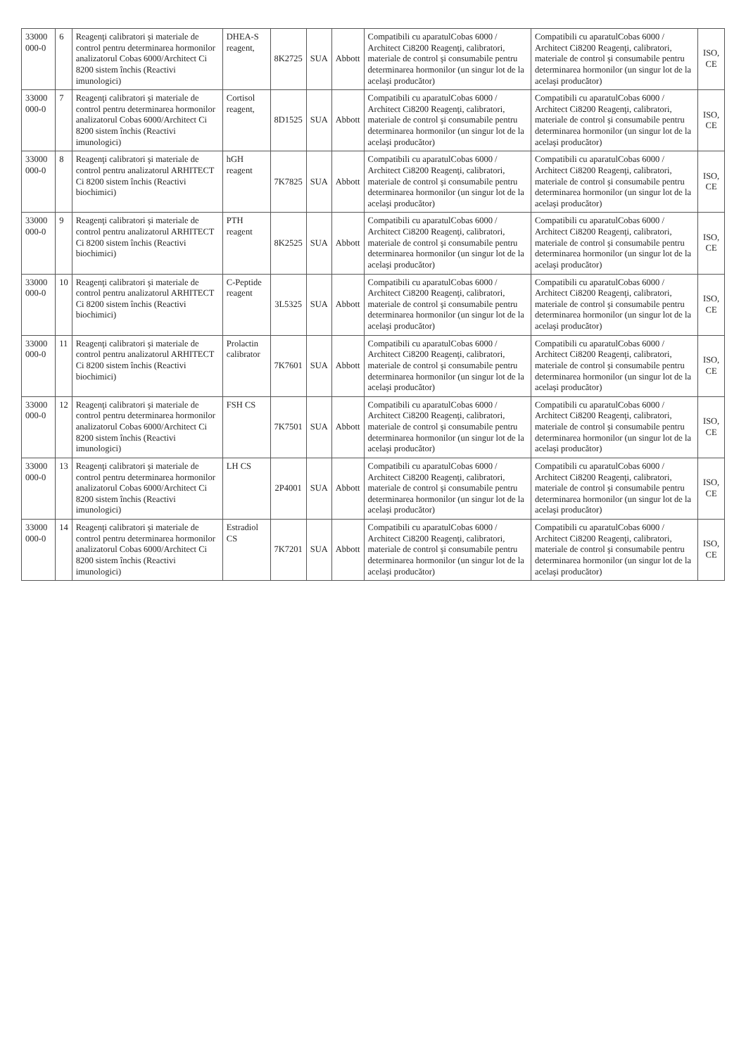| 33000 000-0 | 6 | Reagenţi calibratori şi materiale de control pentru determinarea hormonilor analizatorul Cobas 6000/Architect Ci 8200 sistem închis (Reactivi imunologici) | DHEA-S reagent, | 8K2725 | SUA | Abbott | Compatibili cu aparatulCobas 6000 / Architect Ci8200 Reagenţi, calibratori, materiale de control şi consumabile pentru determinarea hormonilor (un singur lot de la acelaşi producător) | Compatibili cu aparatulCobas 6000 / Architect Ci8200 Reagenţi, calibratori, materiale de control şi consumabile pentru determinarea hormonilor (un singur lot de la acelaşi producător) | ISO, CE |
| 33000 000-0 | 7 | Reagenţi calibratori şi materiale de control pentru determinarea hormonilor analizatorul Cobas 6000/Architect Ci 8200 sistem închis (Reactivi imunologici) | Cortisol reagent, | 8D1525 | SUA | Abbott | Compatibili cu aparatulCobas 6000 / Architect Ci8200 Reagenţi, calibratori, materiale de control şi consumabile pentru determinarea hormonilor (un singur lot de la acelaşi producător) | Compatibili cu aparatulCobas 6000 / Architect Ci8200 Reagenţi, calibratori, materiale de control şi consumabile pentru determinarea hormonilor (un singur lot de la acelaşi producător) | ISO, CE |
| 33000 000-0 | 8 | Reagenţi calibratori şi materiale de control pentru analizatorul ARHITECT Ci 8200 sistem închis (Reactivi biochimici) | hGH reagent | 7K7825 | SUA | Abbott | Compatibili cu aparatulCobas 6000 / Architect Ci8200 Reagenţi, calibratori, materiale de control şi consumabile pentru determinarea hormonilor (un singur lot de la acelaşi producător) | Compatibili cu aparatulCobas 6000 / Architect Ci8200 Reagenţi, calibratori, materiale de control şi consumabile pentru determinarea hormonilor (un singur lot de la acelaşi producător) | ISO, CE |
| 33000 000-0 | 9 | Reagenţi calibratori şi materiale de control pentru analizatorul ARHITECT Ci 8200 sistem închis (Reactivi biochimici) | PTH reagent | 8K2525 | SUA | Abbott | Compatibili cu aparatulCobas 6000 / Architect Ci8200 Reagenţi, calibratori, materiale de control şi consumabile pentru determinarea hormonilor (un singur lot de la acelaşi producător) | Compatibili cu aparatulCobas 6000 / Architect Ci8200 Reagenţi, calibratori, materiale de control şi consumabile pentru determinarea hormonilor (un singur lot de la acelaşi producător) | ISO, CE |
| 33000 000-0 | 10 | Reagenţi calibratori şi materiale de control pentru analizatorul ARHITECT Ci 8200 sistem închis (Reactivi biochimici) | C-Peptide reagent | 3L5325 | SUA | Abbott | Compatibili cu aparatulCobas 6000 / Architect Ci8200 Reagenţi, calibratori, materiale de control şi consumabile pentru determinarea hormonilor (un singur lot de la acelaşi producător) | Compatibili cu aparatulCobas 6000 / Architect Ci8200 Reagenţi, calibratori, materiale de control şi consumabile pentru determinarea hormonilor (un singur lot de la acelaşi producător) | ISO, CE |
| 33000 000-0 | 11 | Reagenţi calibratori şi materiale de control pentru analizatorul ARHITECT Ci 8200 sistem închis (Reactivi biochimici) | Prolactin calibrator | 7K7601 | SUA | Abbott | Compatibili cu aparatulCobas 6000 / Architect Ci8200 Reagenţi, calibratori, materiale de control şi consumabile pentru determinarea hormonilor (un singur lot de la acelaşi producător) | Compatibili cu aparatulCobas 6000 / Architect Ci8200 Reagenţi, calibratori, materiale de control şi consumabile pentru determinarea hormonilor (un singur lot de la acelaşi producător) | ISO, CE |
| 33000 000-0 | 12 | Reagenţi calibratori şi materiale de control pentru determinarea hormonilor analizatorul Cobas 6000/Architect Ci 8200 sistem închis (Reactivi imunologici) | FSH CS | 7K7501 | SUA | Abbott | Compatibili cu aparatulCobas 6000 / Architect Ci8200 Reagenţi, calibratori, materiale de control şi consumabile pentru determinarea hormonilor (un singur lot de la acelaşi producător) | Compatibili cu aparatulCobas 6000 / Architect Ci8200 Reagenţi, calibratori, materiale de control şi consumabile pentru determinarea hormonilor (un singur lot de la acelaşi producător) | ISO, CE |
| 33000 000-0 | 13 | Reagenţi calibratori şi materiale de control pentru determinarea hormonilor analizatorul Cobas 6000/Architect Ci 8200 sistem închis (Reactivi imunologici) | LH CS | 2P4001 | SUA | Abbott | Compatibili cu aparatulCobas 6000 / Architect Ci8200 Reagenţi, calibratori, materiale de control şi consumabile pentru determinarea hormonilor (un singur lot de la acelaşi producător) | Compatibili cu aparatulCobas 6000 / Architect Ci8200 Reagenţi, calibratori, materiale de control şi consumabile pentru determinarea hormonilor (un singur lot de la acelaşi producător) | ISO, CE |
| 33000 000-0 | 14 | Reagenţi calibratori şi materiale de control pentru determinarea hormonilor analizatorul Cobas 6000/Architect Ci 8200 sistem închis (Reactivi imunologici) | Estradiol CS | 7K7201 | SUA | Abbott | Compatibili cu aparatulCobas 6000 / Architect Ci8200 Reagenţi, calibratori, materiale de control şi consumabile pentru determinarea hormonilor (un singur lot de la acelaşi producător) | Compatibili cu aparatulCobas 6000 / Architect Ci8200 Reagenţi, calibratori, materiale de control şi consumabile pentru determinarea hormonilor (un singur lot de la acelaşi producător) | ISO, CE |